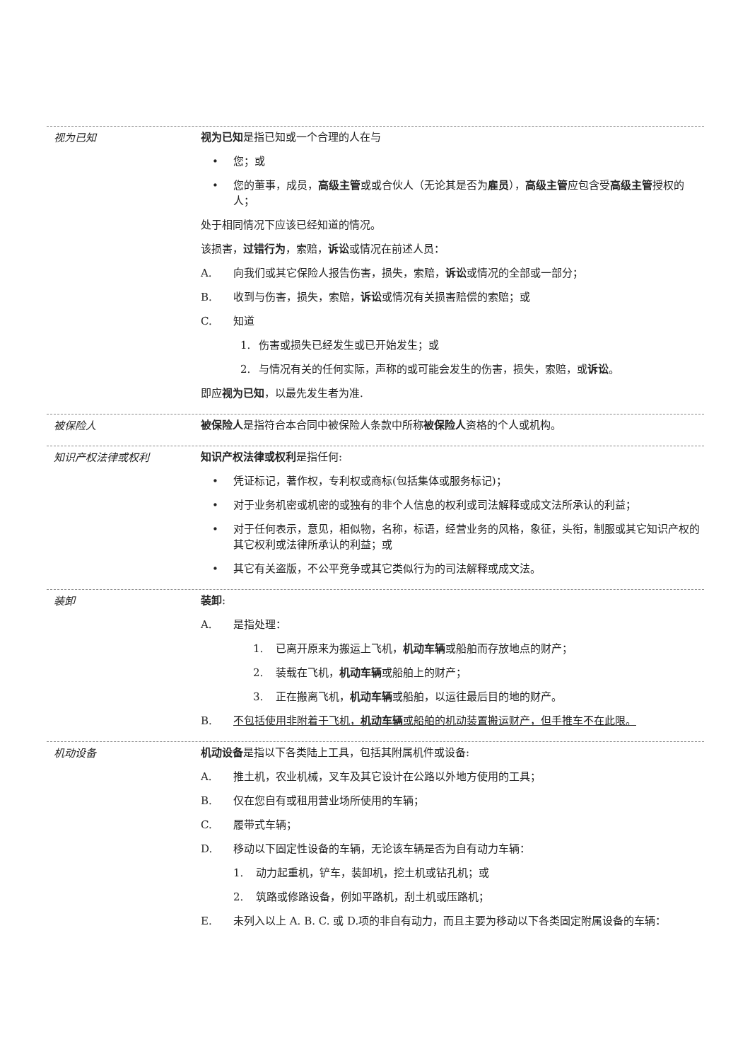视为已知
视为已知是指已知或一个合理的人在与
• 您；或
• 您的董事，成员，高级主管或或合伙人（无论其是否为雇员），高级主管应包含受高级主管授权的人；
处于相同情况下应该已经知道的情况。
该损害，过错行为，索赔，诉讼或情况在前述人员：
A. 向我们或其它保险人报告伤害，损失，索赔，诉讼或情况的全部或一部分；
B. 收到与伤害，损失，索赔，诉讼或情况有关损害赔偿的索赔；或
C. 知道
1. 伤害或损失已经发生或已开始发生；或
2. 与情况有关的任何实际，声称的或可能会发生的伤害，损失，索赔，或诉讼。
即应视为已知，以最先发生者为准.
被保险人
被保险人是指符合本合同中被保险人条款中所称被保险人资格的个人或机构。
知识产权法律或权利
知识产权法律或权利是指任何:
• 凭证标记，著作权，专利权或商标(包括集体或服务标记)；
• 对于业务机密或机密的或独有的非个人信息的权利或司法解释或成文法所承认的利益；
• 对于任何表示，意见，相似物，名称，标语，经营业务的风格，象征，头衔，制服或其它知识产权的其它权利或法律所承认的利益；或
• 其它有关盗版，不公平竞争或其它类似行为的司法解释或成文法。
装卸
装卸:
A. 是指处理：
1. 已离开原来为搬运上飞机，机动车辆或船舶而存放地点的财产；
2. 装载在飞机，机动车辆或船舶上的财产；
3. 正在搬离飞机，机动车辆或船舶，以运往最后目的地的财产。
B. 不包括使用非附着于飞机，机动车辆或船舶的机动装置搬运财产，但手推车不在此限。
机动设备
机动设备是指以下各类陆上工具，包括其附属机件或设备:
A. 推土机，农业机械，叉车及其它设计在公路以外地方使用的工具；
B. 仅在您自有或租用营业场所使用的车辆；
C. 履带式车辆；
D. 移动以下固定性设备的车辆，无论该车辆是否为自有动力车辆：
1. 动力起重机，铲车，装卸机，挖土机或钻孔机；或
2. 筑路或修路设备，例如平路机，刮土机或压路机；
E. 未列入以上 A. B. C. 或 D.项的非自有动力，而且主要为移动以下各类固定附属设备的车辆：